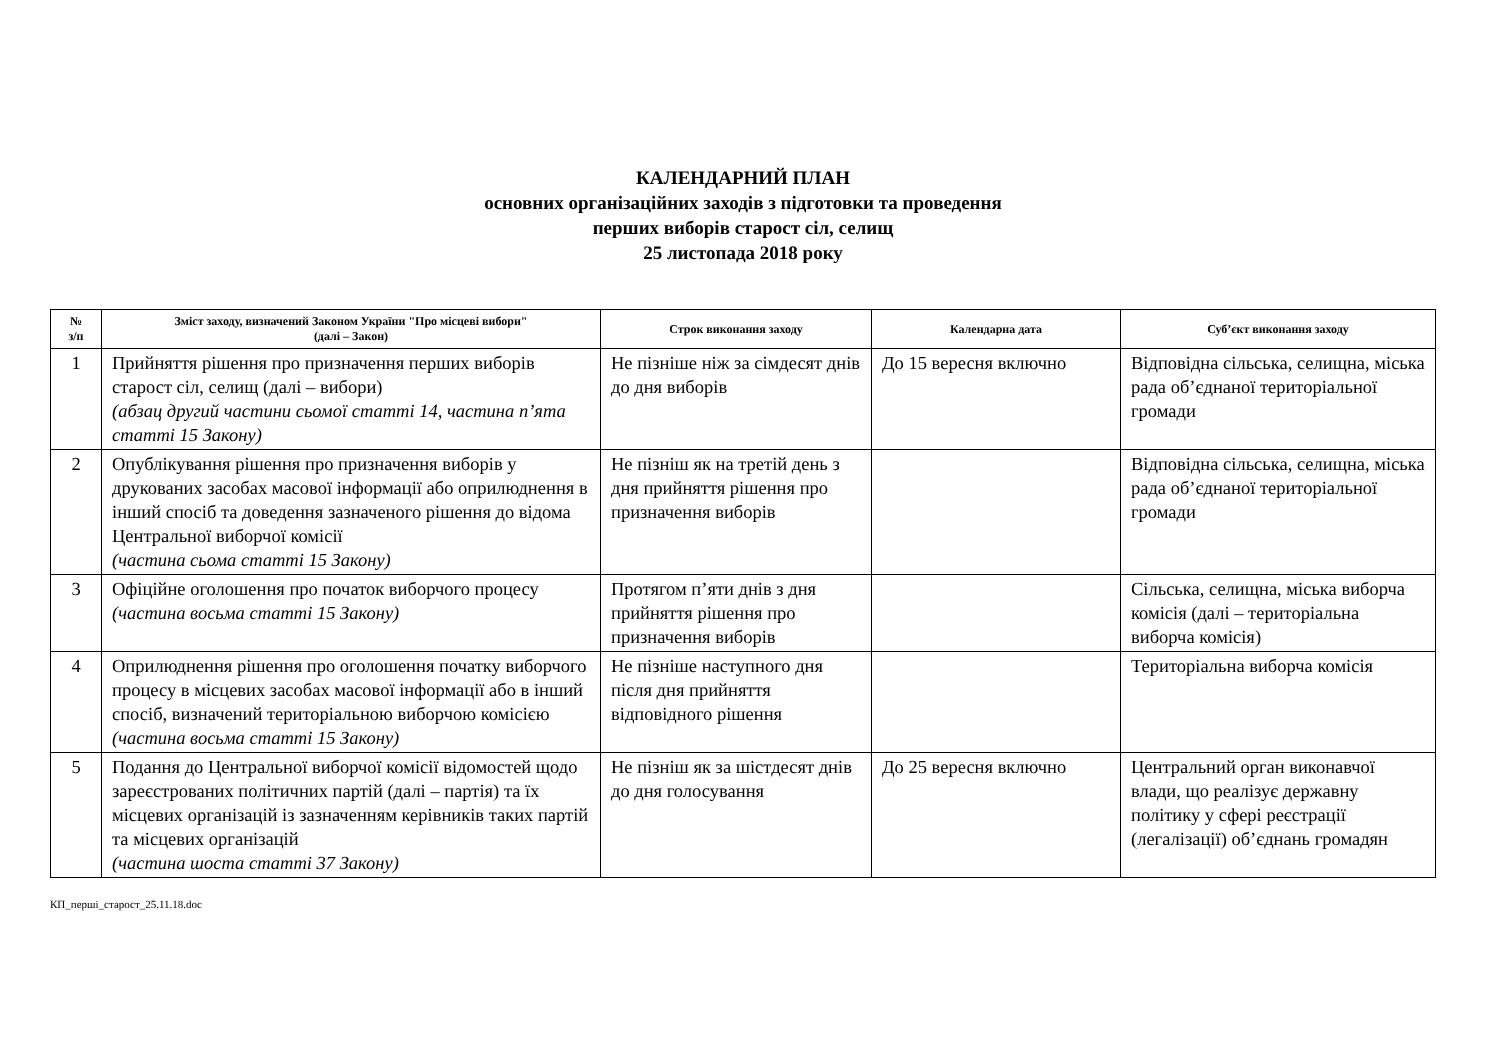КАЛЕНДАРНИЙ ПЛАН
основних організаційних заходів з підготовки та проведення
перших виборів старост сіл, селищ
25 листопада 2018 року
| № з/п | Зміст заходу, визначений Законом України "Про місцеві вибори" (далі – Закон) | Строк виконання заходу | Календарна дата | Суб’єкт виконання заходу |
| --- | --- | --- | --- | --- |
| 1 | Прийняття рішення про призначення перших виборів старост сіл, селищ (далі – вибори) (абзац другий частини сьомої статті 14, частина п’ята статті 15 Закону) | Не пізніше ніж за сімдесят днів до дня виборів | До 15 вересня включно | Відповідна сільська, селищна, міська рада об’єднаної територіальної громади |
| 2 | Опублікування рішення про призначення виборів у друкованих засобах масової інформації або оприлюднення в інший спосіб та доведення зазначеного рішення до відома Центральної виборчої комісії (частина сьома статті 15 Закону) | Не пізніш як на третій день з дня прийняття рішення про призначення виборів | | Відповідна сільська, селищна, міська рада об’єднаної територіальної громади |
| 3 | Офіційне оголошення про початок виборчого процесу (частина восьма статті 15 Закону) | Протягом п’яти днів з дня прийняття рішення про призначення виборів | | Сільська, селищна, міська виборча комісія (далі – територіальна виборча комісія) |
| 4 | Оприлюднення рішення про оголошення початку виборчого процесу в місцевих засобах масової інформації або в інший спосіб, визначений територіальною виборчою комісією (частина восьма статті 15 Закону) | Не пізніше наступного дня після дня прийняття відповідного рішення | | Територіальна виборча комісія |
| 5 | Подання до Центральної виборчої комісії відомостей щодо зареєстрованих політичних партій (далі – партія) та їх місцевих організацій із зазначенням керівників таких партій та місцевих організацій (частина шоста статті 37 Закону) | Не пізніш як за шістдесят днів до дня голосування | До 25 вересня включно | Центральний орган виконавчої влади, що реалізує державну політику у сфері реєстрації (легалізації) об’єднань громадян |
КП_перші_старост_25.11.18.doc